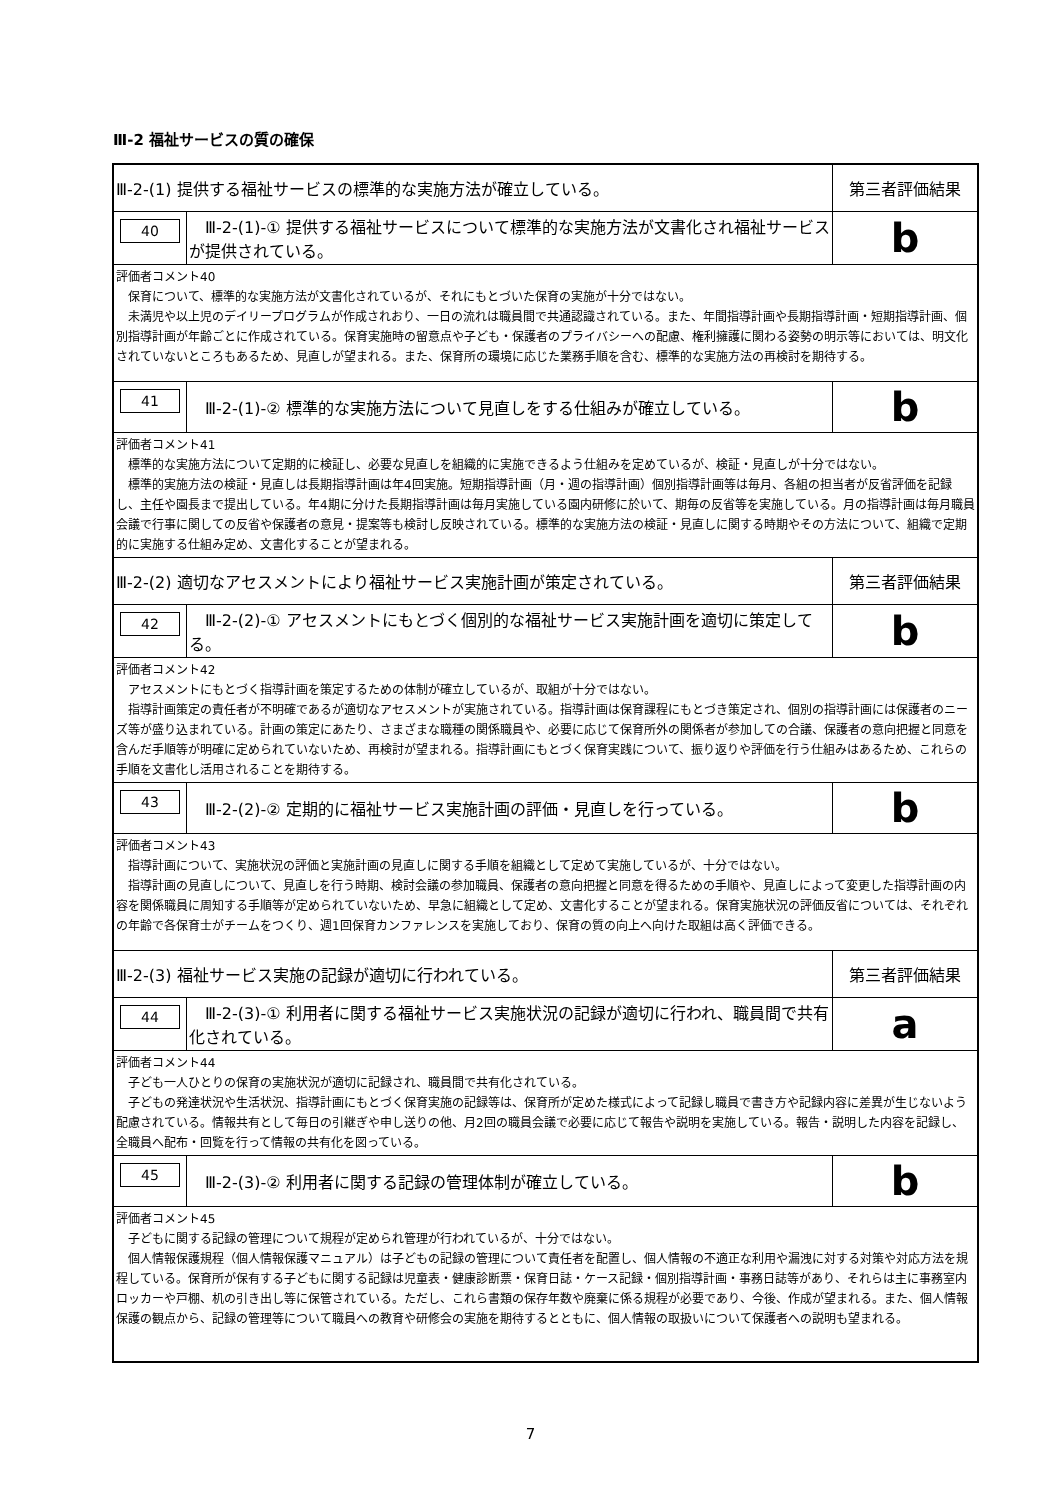Ⅲ-2 福祉サービスの質の確保
| Ⅲ-2-(1) 提供する福祉サービスの標準的な実施方法が確立している。 | | 第三者評価結果 |
| 40 | Ⅲ-2-(1)-① 提供する福祉サービスについて標準的な実施方法が文書化され福祉サービスが提供されている。 | b |
| 評価者コメント40 保育について、標準的な実施方法が文書化されているが、それにもとづいた保育の実施が十分ではない。 未満児や以上児のデイリープログラムが作成されおり、一日の流れは職員間で共通認識されている。また、年間指導計画や長期指導計画・短期指導計画、個別指導計画が年齢ごとに作成されている。保育実施時の留意点や子ども・保護者のプライバシーへの配慮、権利擁護に関わる姿勢の明示等においては、明文化されていないところもあるため、見直しが望まれる。また、保育所の環境に応じた業務手順を含む、標準的な実施方法の再検討を期待する。 | | |
| 41 | Ⅲ-2-(1)-② 標準的な実施方法について見直しをする仕組みが確立している。 | b |
| 評価者コメント41 標準的な実施方法について定期的に検証し、必要な見直しを組織的に実施できるよう仕組みを定めているが、検証・見直しが十分ではない。 標準的実施方法の検証・見直しは長期指導計画は年4回実施。短期指導計画（月・週の指導計画）個別指導計画等は毎月、各組の担当者が反省評価を記録し、主任や園長まで提出している。年4期に分けた長期指導計画は毎月実施している園内研修に於いて、期毎の反省等を実施している。月の指導計画は毎月職員会議で行事に関しての反省や保護者の意見・提案等も検討し反映されている。標準的な実施方法の検証・見直しに関する時期やその方法について、組織で定期的に実施する仕組み定め、文書化することが望まれる。 | | |
| Ⅲ-2-(2) 適切なアセスメントにより福祉サービス実施計画が策定されている。 | | 第三者評価結果 |
| 42 | Ⅲ-2-(2)-① アセスメントにもとづく個別的な福祉サービス実施計画を適切に策定してる。 | b |
| 評価者コメント42 アセスメントにもとづく指導計画を策定するための体制が確立しているが、取組が十分ではない。 指導計画策定の責任者が不明確であるが適切なアセスメントが実施されている。指導計画は保育課程にもとづき策定され、個別の指導計画には保護者のニーズ等が盛り込まれている。計画の策定にあたり、さまざまな職種の関係職員や、必要に応じて保育所外の関係者が参加しての合議、保護者の意向把握と同意を含んだ手順等が明確に定められていないため、再検討が望まれる。指導計画にもとづく保育実践について、振り返りや評価を行う仕組みはあるため、これらの手順を文書化し活用されることを期待する。 | | |
| 43 | Ⅲ-2-(2)-② 定期的に福祉サービス実施計画の評価・見直しを行っている。 | b |
| 評価者コメント43 指導計画について、実施状況の評価と実施計画の見直しに関する手順を組織として定めて実施しているが、十分ではない。 指導計画の見直しについて、見直しを行う時期、検討会議の参加職員、保護者の意向把握と同意を得るための手順や、見直しによって変更した指導計画の内容を関係職員に周知する手順等が定められていないため、早急に組織として定め、文書化することが望まれる。保育実施状況の評価反省については、それぞれの年齢で各保育士がチームをつくり、週1回保育カンファレンスを実施しており、保育の質の向上へ向けた取組は高く評価できる。 | | |
| Ⅲ-2-(3) 福祉サービス実施の記録が適切に行われている。 | | 第三者評価結果 |
| 44 | Ⅲ-2-(3)-① 利用者に関する福祉サービス実施状況の記録が適切に行われ、職員間で共有化されている。 | a |
| 評価者コメント44 子ども一人ひとりの保育の実施状況が適切に記録され、職員間で共有化されている。 子どもの発達状況や生活状況、指導計画にもとづく保育実施の記録等は、保育所が定めた様式によって記録し職員で書き方や記録内容に差異が生じないよう配慮されている。情報共有として毎日の引継ぎや申し送りの他、月2回の職員会議で必要に応じて報告や説明を実施している。報告・説明した内容を記録し、全職員へ配布・回覧を行って情報の共有化を図っている。 | | |
| 45 | Ⅲ-2-(3)-② 利用者に関する記録の管理体制が確立している。 | b |
| 評価者コメント45 子どもに関する記録の管理について規程が定められ管理が行われているが、十分ではない。 個人情報保護規程（個人情報保護マニュアル）は子どもの記録の管理について責任者を配置し、個人情報の不適正な利用や漏洩に対する対策や対応方法を規程している。保育所が保有する子どもに関する記録は児童表・健康診断票・保育日誌・ケース記録・個別指導計画・事務日誌等があり、それらは主に事務室内ロッカーや戸棚、机の引き出し等に保管されている。ただし、これら書類の保存年数や廃棄に係る規程が必要であり、今後、作成が望まれる。また、個人情報保護の観点から、記録の管理等について職員への教育や研修会の実施を期待するとともに、個人情報の取扱いについて保護者への説明も望まれる。 | | |
7